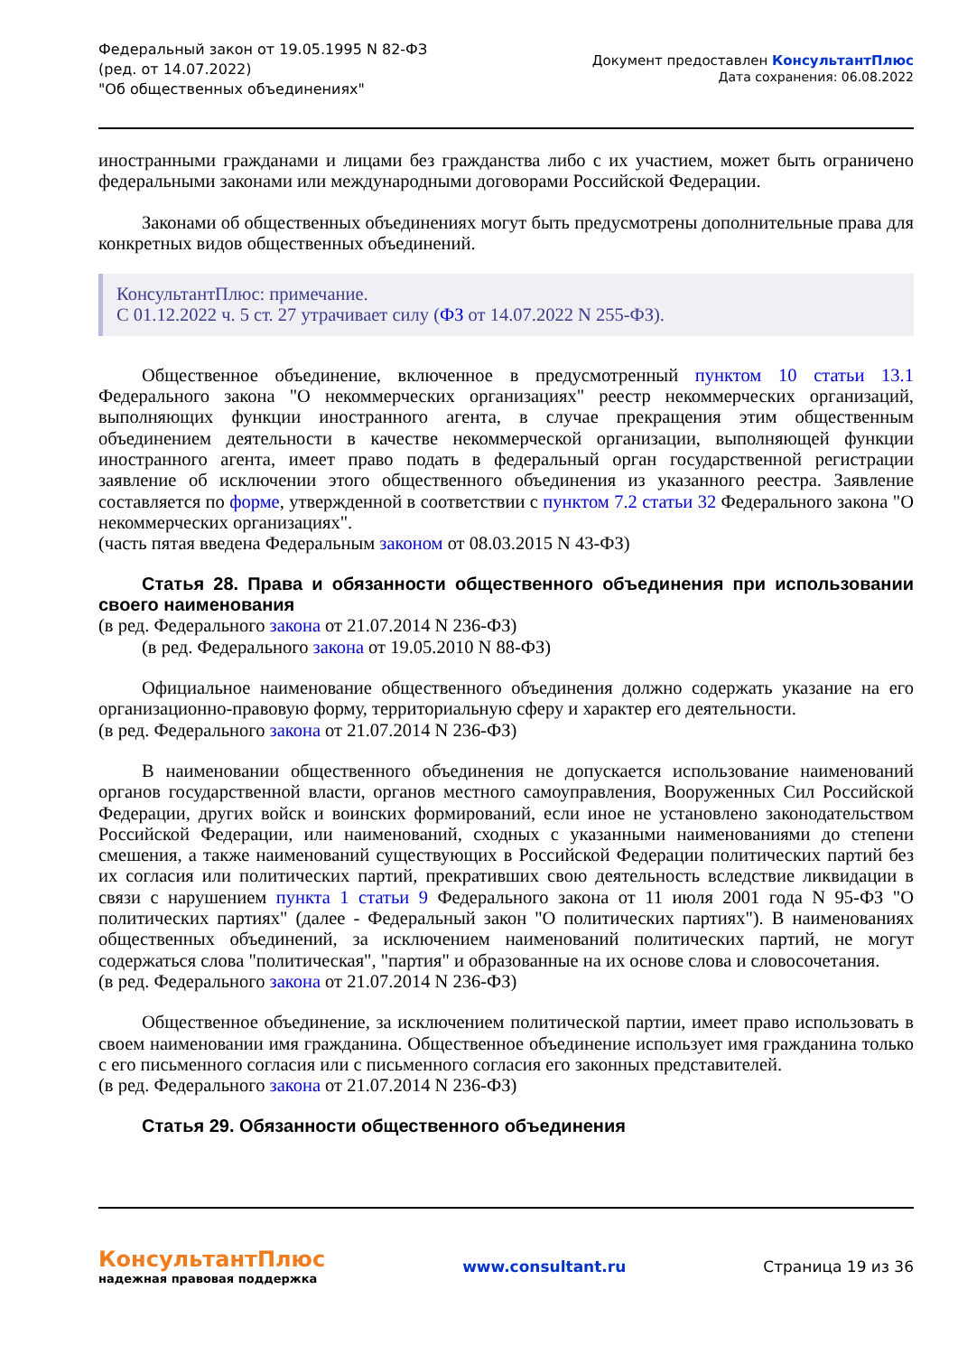Федеральный закон от 19.05.1995 N 82-ФЗ
(ред. от 14.07.2022)
"Об общественных объединениях"
Документ предоставлен КонсультантПлюс
Дата сохранения: 06.08.2022
иностранными гражданами и лицами без гражданства либо с их участием, может быть ограничено федеральными законами или международными договорами Российской Федерации.
Законами об общественных объединениях могут быть предусмотрены дополнительные права для конкретных видов общественных объединений.
КонсультантПлюс: примечание.
С 01.12.2022 ч. 5 ст. 27 утрачивает силу (ФЗ от 14.07.2022 N 255-ФЗ).
Общественное объединение, включенное в предусмотренный пунктом 10 статьи 13.1 Федерального закона "О некоммерческих организациях" реестр некоммерческих организаций, выполняющих функции иностранного агента, в случае прекращения этим общественным объединением деятельности в качестве некоммерческой организации, выполняющей функции иностранного агента, имеет право подать в федеральный орган государственной регистрации заявление об исключении этого общественного объединения из указанного реестра. Заявление составляется по форме, утвержденной в соответствии с пунктом 7.2 статьи 32 Федерального закона "О некоммерческих организациях".
(часть пятая введена Федеральным законом от 08.03.2015 N 43-ФЗ)
Статья 28. Права и обязанности общественного объединения при использовании своего наименования
(в ред. Федерального закона от 21.07.2014 N 236-ФЗ)
(в ред. Федерального закона от 19.05.2010 N 88-ФЗ)
Официальное наименование общественного объединения должно содержать указание на его организационно-правовую форму, территориальную сферу и характер его деятельности.
(в ред. Федерального закона от 21.07.2014 N 236-ФЗ)
В наименовании общественного объединения не допускается использование наименований органов государственной власти, органов местного самоуправления, Вооруженных Сил Российской Федерации, других войск и воинских формирований, если иное не установлено законодательством Российской Федерации, или наименований, сходных с указанными наименованиями до степени смешения, а также наименований существующих в Российской Федерации политических партий без их согласия или политических партий, прекративших свою деятельность вследствие ликвидации в связи с нарушением пункта 1 статьи 9 Федерального закона от 11 июля 2001 года N 95-ФЗ "О политических партиях" (далее - Федеральный закон "О политических партиях"). В наименованиях общественных объединений, за исключением наименований политических партий, не могут содержаться слова "политическая", "партия" и образованные на их основе слова и словосочетания.
(в ред. Федерального закона от 21.07.2014 N 236-ФЗ)
Общественное объединение, за исключением политической партии, имеет право использовать в своем наименовании имя гражданина. Общественное объединение использует имя гражданина только с его письменного согласия или с письменного согласия его законных представителей.
(в ред. Федерального закона от 21.07.2014 N 236-ФЗ)
Статья 29. Обязанности общественного объединения
КонсультантПлюс
надежная правовая поддержка
www.consultant.ru Страница 19 из 36